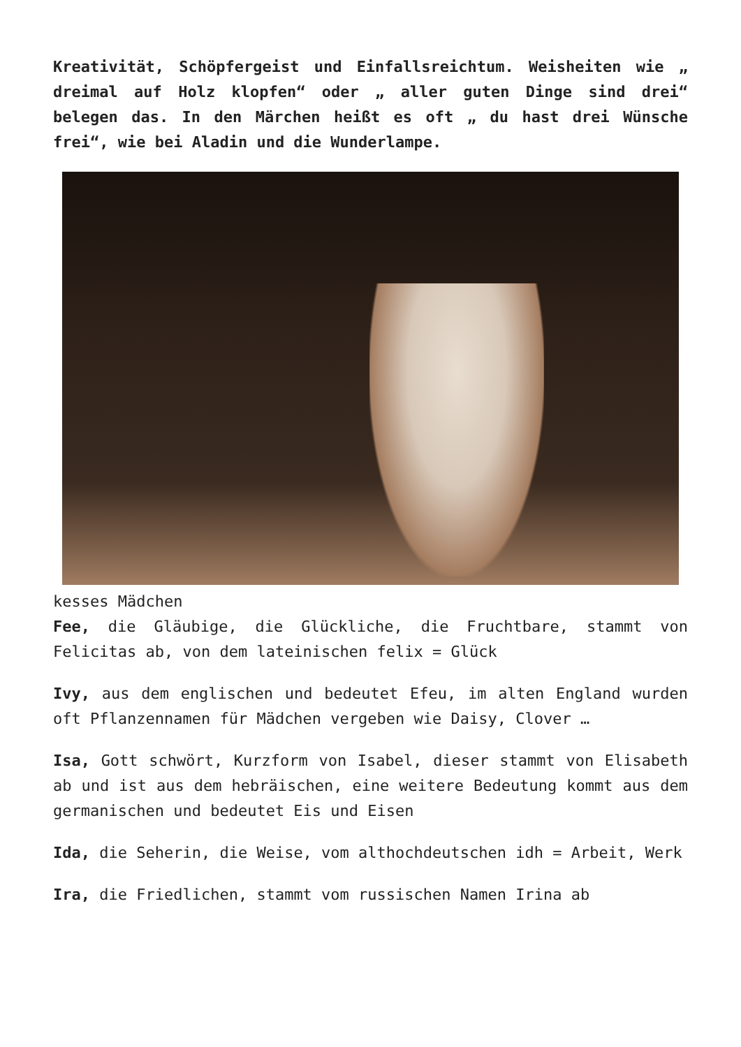Kreativität, Schöpfergeist und Einfallsreichtum. Weisheiten wie „ dreimal auf Holz klopfen“ oder „ aller guten Dinge sind drei“ belegen das. In den Märchen heißt es oft „ du hast drei Wünsche frei“, wie bei Aladin und die Wunderlampe.
kesses Mädchen
Fee, die Gläubige, die Glückliche, die Fruchtbare, stammt von Felicitas ab, von dem lateinischen felix = Glück
Ivy, aus dem englischen und bedeutet Efeu, im alten England wurden oft Pflanzennamen für Mädchen vergeben wie Daisy, Clover …
Isa, Gott schwört, Kurzform von Isabel, dieser stammt von Elisabeth ab und ist aus dem hebräischen, eine weitere Bedeutung kommt aus dem germanischen und bedeutet Eis und Eisen
Ida, die Seherin, die Weise, vom althochdeutschen idh = Arbeit, Werk
Ira, die Friedlichen, stammt vom russischen Namen Irina ab